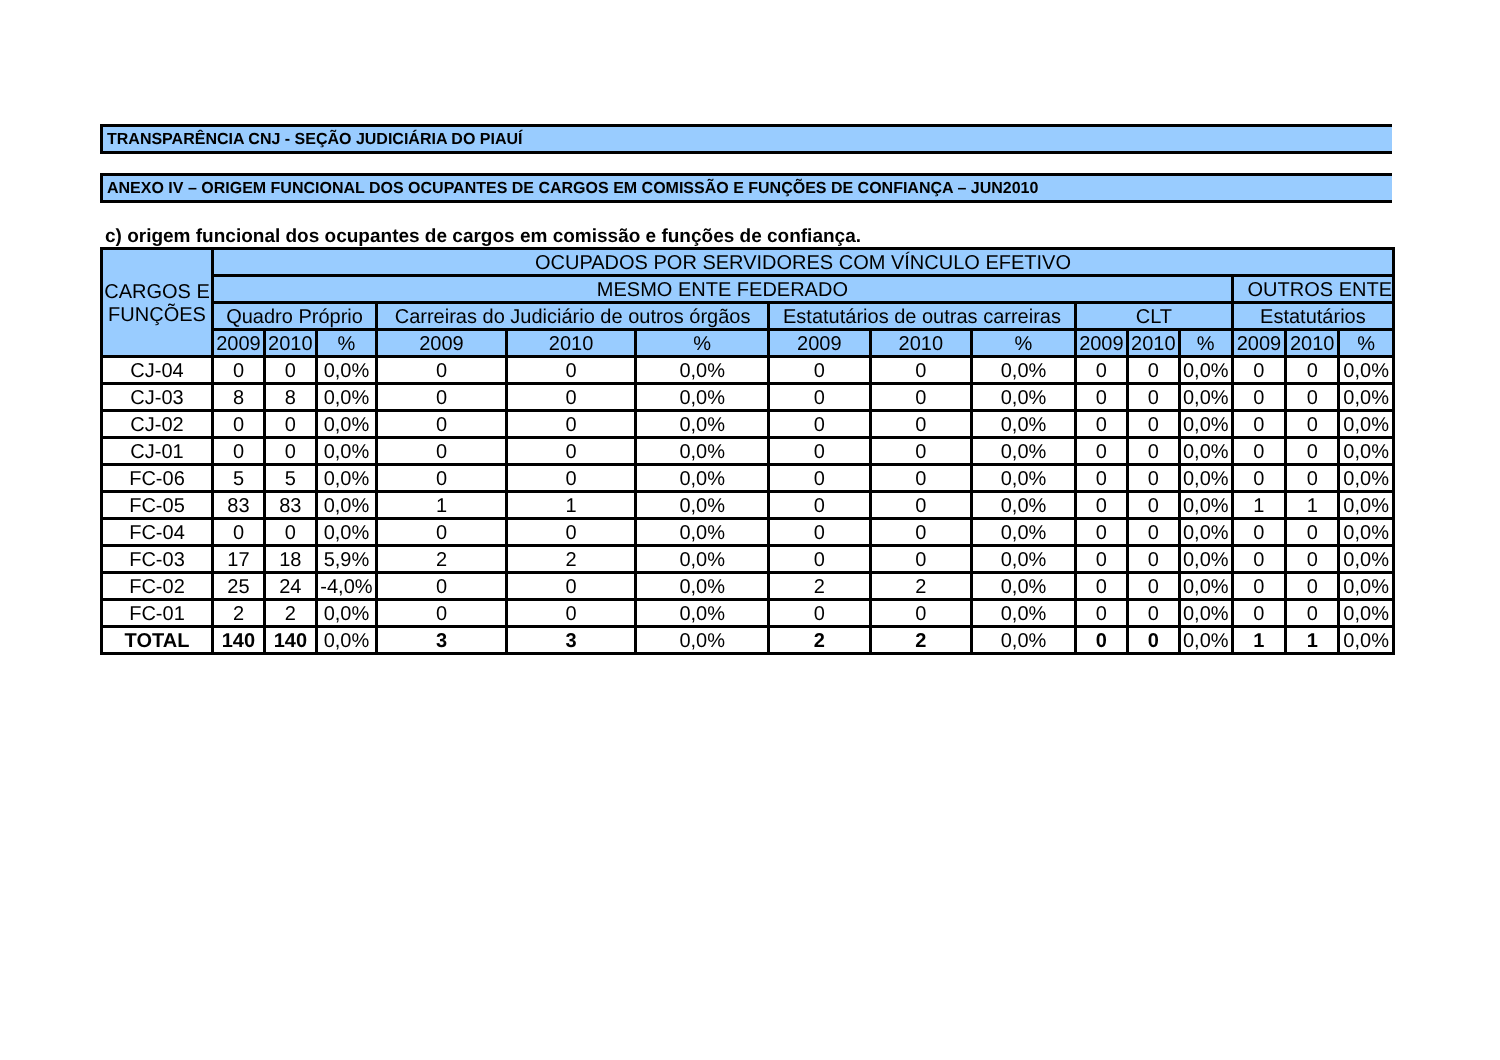TRANSPARÊNCIA CNJ - SEÇÃO JUDICIÁRIA DO PIAUÍ
ANEXO IV – ORIGEM FUNCIONAL DOS OCUPANTES DE CARGOS EM COMISSÃO E FUNÇÕES DE CONFIANÇA – JUN2010
c) origem funcional dos ocupantes de cargos em comissão e funções de confiança.
| CARGOS E FUNÇÕES | OCUPADOS POR SERVIDORES COM VÍNCULO EFETIVO | | | | | | | | | | | | | | |
| --- | --- | --- | --- | --- | --- | --- | --- | --- | --- | --- | --- | --- | --- | --- | --- |
| | MESMO ENTE FEDERADO | | | | | | | | | | | | OUTROS ENTE | | |
| | Quadro Próprio | | | Carreiras do Judiciário de outros órgãos | | | Estatutários de outras carreiras | | | CLT | | | Estatutários | | |
| | 2009 | 2010 | % | 2009 | 2010 | % | 2009 | 2010 | % | 2009 | 2010 | % | 2009 | 2010 | % |
| CJ-04 | 0 | 0 | 0,0% | 0 | 0 | 0,0% | 0 | 0 | 0,0% | 0 | 0 | 0,0% | 0 | 0 | 0,0% |
| CJ-03 | 8 | 8 | 0,0% | 0 | 0 | 0,0% | 0 | 0 | 0,0% | 0 | 0 | 0,0% | 0 | 0 | 0,0% |
| CJ-02 | 0 | 0 | 0,0% | 0 | 0 | 0,0% | 0 | 0 | 0,0% | 0 | 0 | 0,0% | 0 | 0 | 0,0% |
| CJ-01 | 0 | 0 | 0,0% | 0 | 0 | 0,0% | 0 | 0 | 0,0% | 0 | 0 | 0,0% | 0 | 0 | 0,0% |
| FC-06 | 5 | 5 | 0,0% | 0 | 0 | 0,0% | 0 | 0 | 0,0% | 0 | 0 | 0,0% | 0 | 0 | 0,0% |
| FC-05 | 83 | 83 | 0,0% | 1 | 1 | 0,0% | 0 | 0 | 0,0% | 0 | 0 | 0,0% | 1 | 1 | 0,0% |
| FC-04 | 0 | 0 | 0,0% | 0 | 0 | 0,0% | 0 | 0 | 0,0% | 0 | 0 | 0,0% | 0 | 0 | 0,0% |
| FC-03 | 17 | 18 | 5,9% | 2 | 2 | 0,0% | 0 | 0 | 0,0% | 0 | 0 | 0,0% | 0 | 0 | 0,0% |
| FC-02 | 25 | 24 | -4,0% | 0 | 0 | 0,0% | 2 | 2 | 0,0% | 0 | 0 | 0,0% | 0 | 0 | 0,0% |
| FC-01 | 2 | 2 | 0,0% | 0 | 0 | 0,0% | 0 | 0 | 0,0% | 0 | 0 | 0,0% | 0 | 0 | 0,0% |
| TOTAL | 140 | 140 | 0,0% | 3 | 3 | 0,0% | 2 | 2 | 0,0% | 0 | 0 | 0,0% | 1 | 1 | 0,0% |